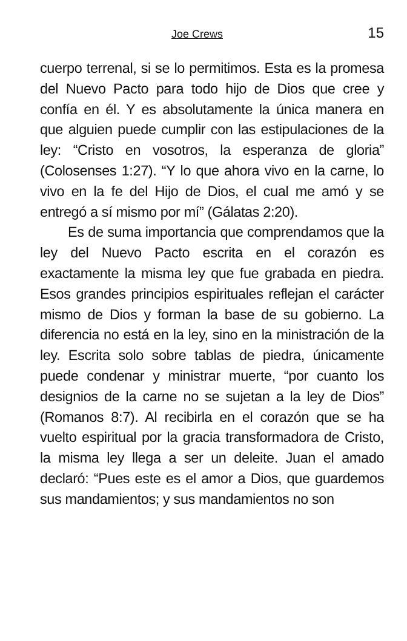Joe Crews 15
cuerpo terrenal, si se lo permitimos. Esta es la promesa del Nuevo Pacto para todo hijo de Dios que cree y confía en él. Y es absolutamente la única manera en que alguien puede cumplir con las estipulaciones de la ley: “Cristo en vosotros, la esperanza de gloria” (Colosenses 1:27). “Y lo que ahora vivo en la carne, lo vivo en la fe del Hijo de Dios, el cual me amó y se entregó a sí mismo por mí” (Gálatas 2:20).
Es de suma importancia que comprendamos que la ley del Nuevo Pacto escrita en el corazón es exactamente la misma ley que fue grabada en piedra. Esos grandes principios espirituales reflejan el carácter mismo de Dios y forman la base de su gobierno. La diferencia no está en la ley, sino en la ministración de la ley. Escrita solo sobre tablas de piedra, únicamente puede condenar y ministrar muerte, “por cuanto los designios de la carne no se sujetan a la ley de Dios” (Romanos 8:7). Al recibirla en el corazón que se ha vuelto espiritual por la gracia transformadora de Cristo, la misma ley llega a ser un deleite. Juan el amado declaró: “Pues este es el amor a Dios, que guardemos sus mandamientos; y sus mandamientos no son